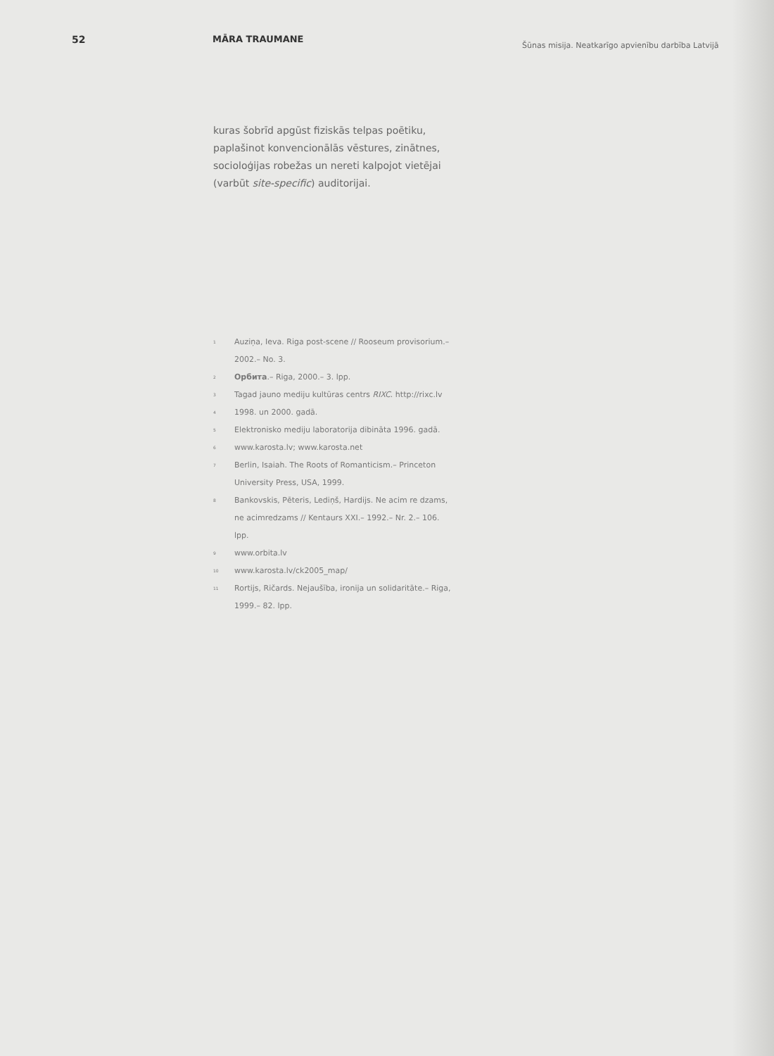52 MĀRA TRAUMANE
Šūnas misija. Neatkarīgo apvienību darbība Latvijā
kuras šobrīd apgūst fiziskās telpas poētiku, paplašinot konvencionālās vēstures, zinātnes, socioloģijas robežas un nereti kalpojot vietējai (varbūt site-specific) auditorijai.
<sup>1</sup> Auziņa, Ieva. Riga post-scene // Rooseum provisorium.– 2002.– No. 3.
<sup>2</sup> Орбита.– Riga, 2000.– 3. lpp.
<sup>3</sup> Tagad jauno mediju kultūras centrs RIXC. http://rixc.lv
<sup>4</sup> 1998. un 2000. gadā.
<sup>5</sup> Elektronisko mediju laboratorija dibināta 1996. gadā.
<sup>6</sup> www.karosta.lv; www.karosta.net
<sup>7</sup> Berlin, Isaiah. The Roots of Romanticism.– Princeton University Press, USA, 1999.
<sup>8</sup> Bankovskis, Pēteris, Lediņš, Hardijs. Ne acim re dzams, ne acimredzams // Kentaurs XXI.– 1992.– Nr. 2.– 106. lpp.
<sup>9</sup> www.orbita.lv
<sup>10</sup> www.karosta.lv/ck2005_map/
<sup>11</sup> Rortijs, Ričards. Nejaušība, ironija un solidaritāte.– Riga, 1999.– 82. lpp.